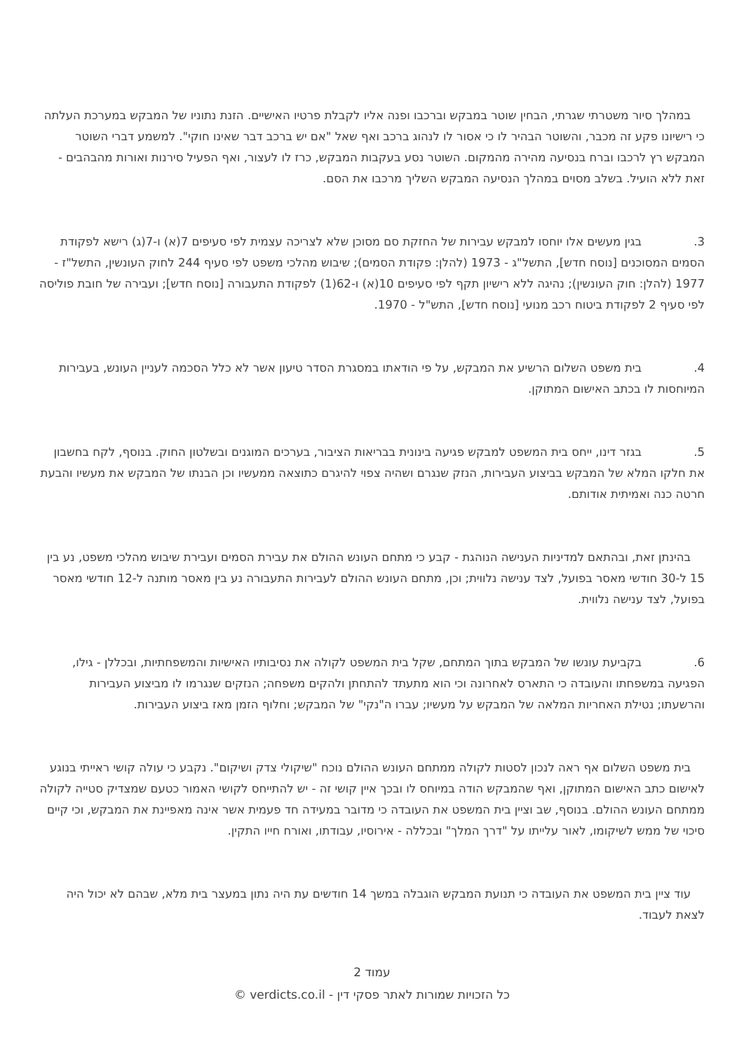במהלך סיור משטרתי שגרתי, הבחין שוטר במבקש וברכבו ופנה אליו לקבלת פרטיו האישיים. הזנת נתוניו של המבקש במערכת העלתה כי רישיונו פקע זה מכבר, והשוטר הבהיר לו כי אסור לו לנהוג ברכב ואף שאל "אם יש ברכב דבר שאינו חוקי". למשמע דברי השוטר המבקש רץ לרכבו וברח בנסיעה מהירה מהמקום. השוטר נסע בעקבות המבקש, כרז לו לעצור, ואף הפעיל סירנות ואורות מהבהבים - זאת ללא הועיל. בשלב מסוים במהלך הנסיעה המבקש השליך מרכבו את הסם.
3. בגין מעשים אלו יוחסו למבקש עבירות של החזקת סם מסוכן שלא לצריכה עצמית לפי סעיפים 7(א) ו-7(ג) רישא לפקודת הסמים המסוכנים [נוסח חדש], התשל"ג - 1973 (להלן: פקודת הסמים); שיבוש מהלכי משפט לפי סעיף 244 לחוק העונשין, התשל"ז - 1977 (להלן: חוק העונשין); נהיגה ללא רישיון תקף לפי סעיפים 10(א) ו-62(1) לפקודת התעבורה [נוסח חדש]; ועבירה של חובת פוליסה לפי סעיף 2 לפקודת ביטוח רכב מנועי [נוסח חדש], התש"ל - 1970.
4. בית משפט השלום הרשיע את המבקש, על פי הודאתו במסגרת הסדר טיעון אשר לא כלל הסכמה לעניין העונש, בעבירות המיוחסות לו בכתב האישום המתוקן.
5. בגזר דינו, ייחס בית המשפט למבקש פגיעה בינונית בבריאות הציבור, בערכים המוגנים ובשלטון החוק. בנוסף, לקח בחשבון את חלקו המלא של המבקש בביצוע העבירות, הנזק שנגרם ושהיה צפוי להיגרם כתוצאה ממעשיו וכן הבנתו של המבקש את מעשיו והבעת חרטה כנה ואמיתית אודותם.
בהינתן זאת, ובהתאם למדיניות הענישה הנוהגת - קבע כי מתחם העונש ההולם את עבירת הסמים ועבירת שיבוש מהלכי משפט, נע בין 15 ל-30 חודשי מאסר בפועל, לצד ענישה נלווית; וכן, מתחם העונש ההולם לעבירות התעבורה נע בין מאסר מותנה ל-12 חודשי מאסר בפועל, לצד ענישה נלווית.
6. בקביעת עונשו של המבקש בתוך המתחם, שקל בית המשפט לקולה את נסיבותיו האישיות והמשפחתיות, ובכללן - גילו, הפגיעה במשפחתו והעובדה כי התארס לאחרונה וכי הוא מתעתד להתחתן ולהקים משפחה; הנזקים שנגרמו לו מביצוע העבירות והרשעתו; נטילת האחריות המלאה של המבקש על מעשיו; עברו ה"נקי" של המבקש; וחלוף הזמן מאז ביצוע העבירות.
בית משפט השלום אף ראה לנכון לסטות לקולה ממתחם העונש ההולם נוכח "שיקולי צדק ושיקום". נקבע כי עולה קושי ראייתי בנוגע לאישום כתב האישום המתוקן, ואף שהמבקש הודה במיוחס לו ובכך איין קושי זה - יש להתייחס לקושי האמור כטעם שמצדיק סטייה לקולה ממתחם העונש ההולם. בנוסף, שב וציין בית המשפט את העובדה כי מדובר במעידה חד פעמית אשר אינה מאפיינת את המבקש, וכי קיים סיכוי של ממש לשיקומו, לאור עלייתו על "דרך המלך" ובכללה - אירוסיו, עבודתו, ואורח חייו התקין.
עוד ציין בית המשפט את העובדה כי תנועת המבקש הוגבלה במשך 14 חודשים עת היה נתון במעצר בית מלא, שבהם לא יכול היה לצאת לעבוד.
עמוד 2
כל הזכויות שמורות לאתר פסקי דין - verdicts.co.il ©